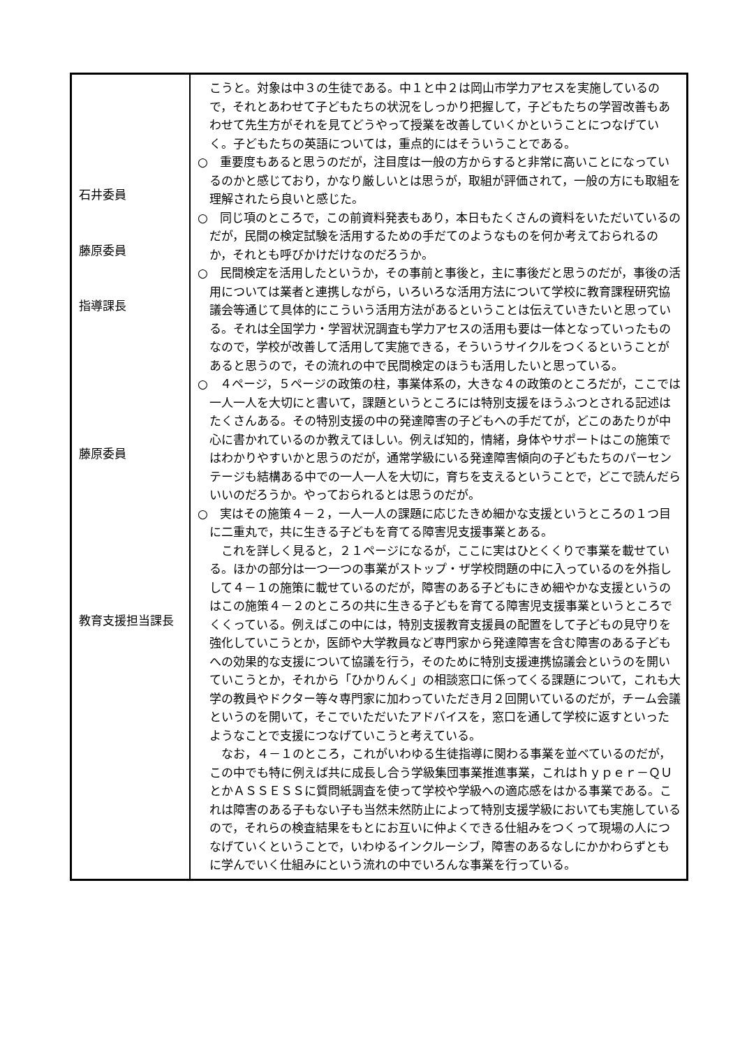| 石井委員 藤原委員 指導課長 藤原委員 教育支援担当課長 | こうと。対象は中３の生徒である。中１と中２は岡山市学力アセスを実施しているので，それとあわせて子どもたちの状況をしっかり把握して，子どもたちの学習改善もあわせて先生方がそれを見てどうやって授業を改善していくかということにつなげていく。子どもたちの英語については，重点的にはそういうことである。 ○ 重要度もあると思うのだが，注目度は一般の方からすると非常に高いことになっているのかと感じており，かなり厳しいとは思うが，取組が評価されて，一般の方にも取組を理解されたら良いと感じた。 ○ 同じ項のところで，この前資料発表もあり，本日もたくさんの資料をいただいているのだが，民間の検定試験を活用するための手だてのようなものを何か考えておられるのか，それとも呼びかけだけなのだろうか。 ○ 民間検定を活用したというか，その事前と事後と，主に事後だと思うのだが，事後の活用については業者と連携しながら，いろいろな活用方法について学校に教育課程研究協議会等通じて具体的にこういう活用方法があるということは伝えていきたいと思っている。それは全国学力・学習状況調査も学力アセスの活用も要は一体となっていったものなので，学校が改善して活用して実施できる，そういうサイクルをつくるということがあると思うので，その流れの中で民間検定のほうも活用したいと思っている。 ○ ４ページ，５ページの政策の柱，事業体系の，大きな４の政策のところだが，ここでは一人一人を大切にと書いて，課題というところには特別支援をほうふつとされる記述はたくさんある。その特別支援の中の発達障害の子どもへの手だてが，どこのあたりが中心に書かれているのか教えてほしい。例えば知的，情緒，身体やサポートはこの施策ではわかりやすいかと思うのだが，通常学級にいる発達障害傾向の子どもたちのパーセンテージも結構ある中での一人一人を大切に，育ちを支えるということで，どこで読んだらいいのだろうか。やっておられるとは思うのだが。 ○ 実はその施策４－２，一人一人の課題に応じたきめ細かな支援というところの１つ目に二重丸で，共に生きる子どもを育てる障害児支援事業とある。 これを詳しく見ると，２１ページになるが，ここに実はひとくくりで事業を載せている。ほかの部分は一つ一つの事業がストップ・ザ学校問題の中に入っているのを外指しして４－１の施策に載せているのだが，障害のある子どもにきめ細やかな支援というのはこの施策４－２のところの共に生きる子どもを育てる障害児支援事業というところでくくっている。例えばこの中には，特別支援教育支援員の配置をして子どもの見守りを強化していこうとか，医師や大学教員など専門家から発達障害を含む障害のある子どもへの効果的な支援について協議を行う，そのために特別支援連携協議会というのを開いていこうとか，それから「ひかりんく」の相談窓口に係ってくる課題について，これも大学の教員やドクター等々専門家に加わっていただき月２回開いているのだが，チーム会議というのを開いて，そこでいただいたアドバイスを，窓口を通して学校に返すといったようなことで支援につなげていこうと考えている。 なお，４－１のところ，これがいわゆる生徒指導に関わる事業を並べているのだが，この中でも特に例えば共に成長し合う学級集団事業推進事業，これはｈｙｐｅｒ－ＱＵとかＡＳＳＥＳＳに質問紙調査を使って学校や学級への適応感をはかる事業である。これは障害のある子もない子も当然未然防止によって特別支援学級においても実施しているので，それらの検査結果をもとにお互いに仲よくできる仕組みをつくって現場の人につなげていくということで，いわゆるインクルーシブ，障害のあるなしにかかわらずともに学んでいく仕組みにという流れの中でいろんな事業を行っている。 |